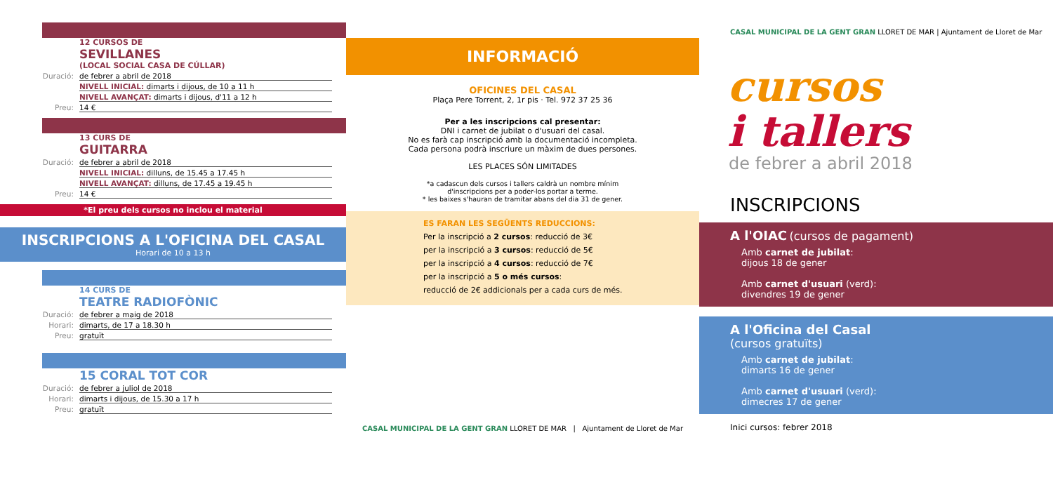12 CURSOS DE
SEVILLANES
(LOCAL SOCIAL CASA DE CÚLLAR)
Duració: de febrer a abril de 2018
NIVELL INICIAL: dimarts i dijous, de 10 a 11 h
NIVELL AVANÇAT: dimarts i dijous, d'11 a 12 h
Preu: 14 €
13 CURS DE
GUITARRA
Duració: de febrer a abril de 2018
NIVELL INICIAL: dilluns, de 15.45 a 17.45 h
NIVELL AVANÇAT: dilluns, de 17.45 a 19.45 h
Preu: 14 €
*El preu dels cursos no inclou el material
INSCRIPCIONS A L'OFICINA DEL CASAL
Horari de 10 a 13 h
14 CURS DE
TEATRE RADIOFÒNIC
Duració: de febrer a maig de 2018
Horari: dimarts, de 17 a 18.30 h
Preu: gratuït
15 CORAL TOT COR
Duració: de febrer a juliol de 2018
Horari: dimarts i dijous, de 15.30 a 17 h
Preu: gratuït
INFORMACIÓ
OFICINES DEL CASAL
Plaça Pere Torrent, 2, 1r pis · Tel. 972 37 25 36
Per a les inscripcions cal presentar:
DNI i carnet de jubilat o d'usuari del casal.
No es farà cap inscripció amb la documentació incompleta.
Cada persona podrà inscriure un màxim de dues persones.
LES PLACES SÓN LIMITADES
*a cadascun dels cursos i tallers caldrà un nombre mínim
d'inscripcions per a poder-los portar a terme.
* les baixes s'hauran de tramitar abans del dia 31 de gener.
ES FARAN LES SEGÜENTS REDUCCIONS:
Per la inscripció a 2 cursos: reducció de 3€
per la inscripció a 3 cursos: reducció de 5€
per la inscripció a 4 cursos: reducció de 7€
per la inscripció a 5 o més cursos:
reducció de 2€ addicionals per a cada curs de més.
CASAL MUNICIPAL DE LA GENT GRAN LLORET DE MAR | Ajuntament de Lloret de Mar
CASAL MUNICIPAL DE LA GENT GRAN LLORET DE MAR | Ajuntament de Lloret de Mar
cursos
i tallers
de febrer a abril 2018
INSCRIPCIONS
A l'OIAC (cursos de pagament)
Amb carnet de jubilat:
dijous 18 de gener
Amb carnet d'usuari (verd):
divendres 19 de gener
A l'Oficina del Casal
(cursos gratuïts)
Amb carnet de jubilat:
dimarts 16 de gener
Amb carnet d'usuari (verd):
dimecres 17 de gener
Inici cursos: febrer 2018